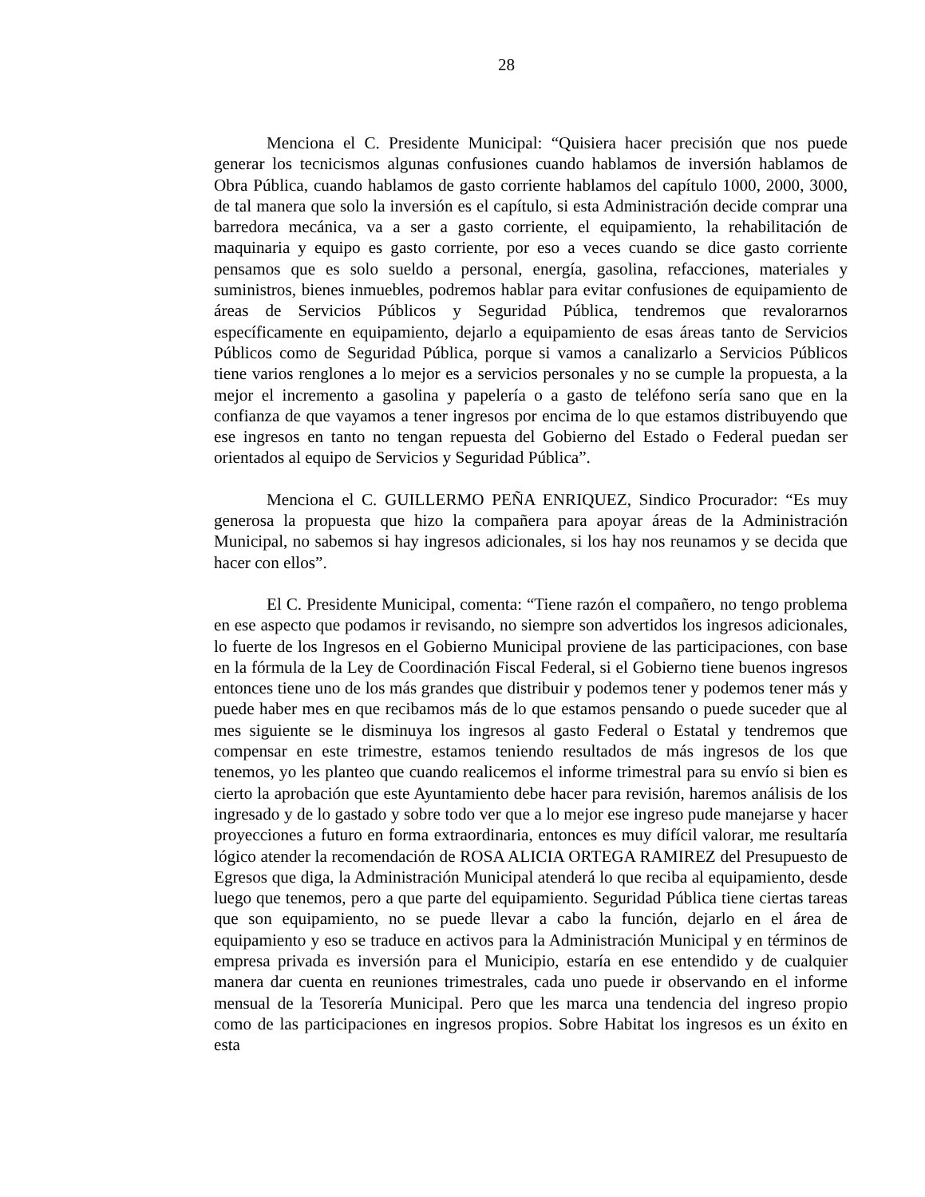28
Menciona el C. Presidente Municipal: “Quisiera hacer precisión que nos puede generar los tecnicismos algunas confusiones cuando hablamos de inversión hablamos de Obra Pública, cuando hablamos de gasto corriente hablamos del capítulo 1000, 2000, 3000, de tal manera que solo la inversión es el capítulo, si esta Administración decide comprar una barredora mecánica, va a ser a gasto corriente, el equipamiento, la rehabilitación de maquinaria y equipo es gasto corriente, por eso a veces cuando se dice gasto corriente pensamos que es solo sueldo a personal, energía, gasolina, refacciones, materiales y suministros, bienes inmuebles, podremos hablar para evitar confusiones de equipamiento de áreas de Servicios Públicos y Seguridad Pública, tendremos que revalorarnos específicamente en equipamiento, dejarlo a equipamiento de esas áreas tanto de Servicios Públicos como de Seguridad Pública, porque si vamos a canalizarlo a Servicios Públicos tiene varios renglones a lo mejor es a servicios personales y no se cumple la propuesta, a la mejor el incremento a gasolina y papelería o a gasto de teléfono sería sano que en la confianza de que vayamos a tener ingresos por encima de lo que estamos distribuyendo que ese ingresos en tanto no tengan repuesta del Gobierno del Estado o Federal puedan ser orientados al equipo de Servicios y Seguridad Pública”.
Menciona el C. GUILLERMO PEÑA ENRIQUEZ, Sindico Procurador: “Es muy generosa la propuesta que hizo la compañera para apoyar áreas de la Administración Municipal, no sabemos si hay ingresos adicionales, si los hay nos reunamos y se decida que hacer con ellos”.
El C. Presidente Municipal, comenta: “Tiene razón el compañero, no tengo problema en ese aspecto que podamos ir revisando, no siempre son advertidos los ingresos adicionales, lo fuerte de los Ingresos en el Gobierno Municipal proviene de las participaciones, con base en la fórmula de la Ley de Coordinación Fiscal Federal, si el Gobierno tiene buenos ingresos entonces tiene uno de los más grandes que distribuir y podemos tener y podemos tener más y puede haber mes en que recibamos más de lo que estamos pensando o puede suceder que al mes siguiente se le disminuya los ingresos al gasto Federal o Estatal y tendremos que compensar en este trimestre, estamos teniendo resultados de más ingresos de los que tenemos, yo les planteo que cuando realicemos el informe trimestral para su envío si bien es cierto la aprobación que este Ayuntamiento debe hacer para revisión, haremos análisis de los ingresado y de lo gastado y sobre todo ver que a lo mejor ese ingreso pude manejarse y hacer proyecciones a futuro en forma extraordinaria, entonces es muy difícil valorar, me resultaría lógico atender la recomendación de ROSA ALICIA ORTEGA RAMIREZ del Presupuesto de Egresos que diga, la Administración Municipal atenderá lo que reciba al equipamiento, desde luego que tenemos, pero a que parte del equipamiento. Seguridad Pública tiene ciertas tareas que son equipamiento, no se puede llevar a cabo la función, dejarlo en el área de equipamiento y eso se traduce en activos para la Administración Municipal y en términos de empresa privada es inversión para el Municipio, estaría en ese entendido y de cualquier manera dar cuenta en reuniones trimestrales, cada uno puede ir observando en el informe mensual de la Tesorería Municipal. Pero que les marca una tendencia del ingreso propio como de las participaciones en ingresos propios. Sobre Habitat los ingresos es un éxito en esta